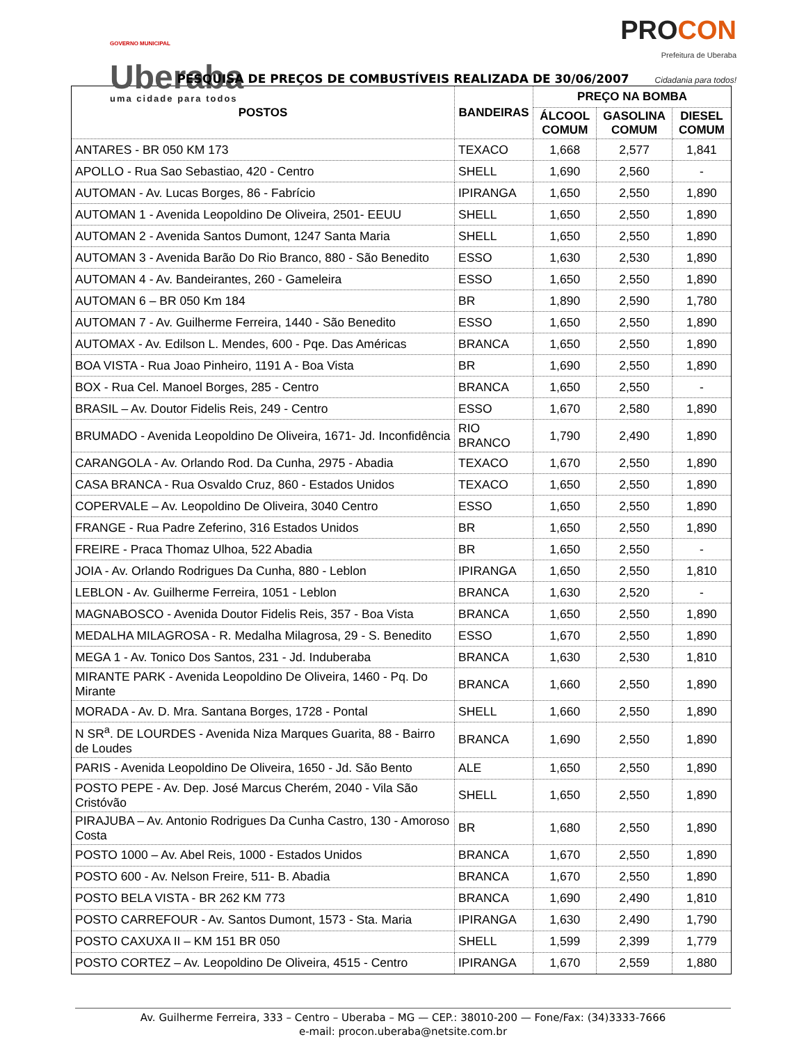GOVERNO MUNICIPAL
Uberaba
uma cidade para todos
PROCON
Prefeitura de Uberaba
Cidadania para todos!
PESQUISA DE PREÇOS DE COMBUSTÍVEIS REALIZADA DE 30/06/2007
| POSTOS | BANDEIRAS | PREÇO NA BOMBA | | |
| --- | --- | --- | --- | --- |
| | | ÁLCOOL COMUM | GASOLINA COMUM | DIESEL COMUM |
| ANTARES - BR 050 KM 173 | TEXACO | 1,668 | 2,577 | 1,841 |
| APOLLO - Rua Sao Sebastiao, 420 - Centro | SHELL | 1,690 | 2,560 | - |
| AUTOMAN - Av. Lucas Borges, 86 - Fabrício | IPIRANGA | 1,650 | 2,550 | 1,890 |
| AUTOMAN 1 - Avenida Leopoldino De Oliveira, 2501- EEUU | SHELL | 1,650 | 2,550 | 1,890 |
| AUTOMAN 2 - Avenida Santos Dumont, 1247 Santa Maria | SHELL | 1,650 | 2,550 | 1,890 |
| AUTOMAN 3 - Avenida Barão Do Rio Branco, 880 - São Benedito | ESSO | 1,630 | 2,530 | 1,890 |
| AUTOMAN 4 - Av. Bandeirantes, 260 - Gameleira | ESSO | 1,650 | 2,550 | 1,890 |
| AUTOMAN 6 – BR 050 Km 184 | BR | 1,890 | 2,590 | 1,780 |
| AUTOMAN 7 - Av. Guilherme Ferreira, 1440 - São Benedito | ESSO | 1,650 | 2,550 | 1,890 |
| AUTOMAX - Av. Edilson L. Mendes, 600 - Pqe. Das Américas | BRANCA | 1,650 | 2,550 | 1,890 |
| BOA VISTA - Rua Joao Pinheiro, 1191 A - Boa Vista | BR | 1,690 | 2,550 | 1,890 |
| BOX - Rua Cel. Manoel Borges, 285 - Centro | BRANCA | 1,650 | 2,550 | - |
| BRASIL – Av. Doutor Fidelis Reis, 249 - Centro | ESSO | 1,670 | 2,580 | 1,890 |
| BRUMADO - Avenida Leopoldino De Oliveira, 1671- Jd. Inconfidência | RIO BRANCO | 1,790 | 2,490 | 1,890 |
| CARANGOLA - Av. Orlando Rod. Da Cunha, 2975 - Abadia | TEXACO | 1,670 | 2,550 | 1,890 |
| CASA BRANCA - Rua Osvaldo Cruz, 860 - Estados Unidos | TEXACO | 1,650 | 2,550 | 1,890 |
| COPERVALE – Av. Leopoldino De Oliveira, 3040 Centro | ESSO | 1,650 | 2,550 | 1,890 |
| FRANGE - Rua Padre Zeferino, 316 Estados Unidos | BR | 1,650 | 2,550 | 1,890 |
| FREIRE - Praca Thomaz Ulhoa, 522 Abadia | BR | 1,650 | 2,550 | - |
| JOIA - Av. Orlando Rodrigues Da Cunha, 880 - Leblon | IPIRANGA | 1,650 | 2,550 | 1,810 |
| LEBLON - Av. Guilherme Ferreira, 1051 - Leblon | BRANCA | 1,630 | 2,520 | - |
| MAGNABOSCO - Avenida Doutor Fidelis Reis, 357 - Boa Vista | BRANCA | 1,650 | 2,550 | 1,890 |
| MEDALHA MILAGROSA - R. Medalha Milagrosa, 29 - S. Benedito | ESSO | 1,670 | 2,550 | 1,890 |
| MEGA 1 - Av. Tonico Dos Santos, 231 - Jd. Induberaba | BRANCA | 1,630 | 2,530 | 1,810 |
| MIRANTE PARK - Avenida Leopoldino De Oliveira, 1460 - Pq. Do Mirante | BRANCA | 1,660 | 2,550 | 1,890 |
| MORADA - Av. D. Mra. Santana Borges, 1728 - Pontal | SHELL | 1,660 | 2,550 | 1,890 |
| N SR<sup>a</sup>. DE LOURDES - Avenida Niza Marques Guarita, 88 - Bairro de Loudes | BRANCA | 1,690 | 2,550 | 1,890 |
| PARIS - Avenida Leopoldino De Oliveira, 1650 - Jd. São Bento | ALE | 1,650 | 2,550 | 1,890 |
| POSTO PEPE - Av. Dep. José Marcus Cherém, 2040 - Vila São Cristóvão | SHELL | 1,650 | 2,550 | 1,890 |
| PIRAJUBA – Av. Antonio Rodrigues Da Cunha Castro, 130 - Amoroso Costa | BR | 1,680 | 2,550 | 1,890 |
| POSTO 1000 – Av. Abel Reis, 1000 - Estados Unidos | BRANCA | 1,670 | 2,550 | 1,890 |
| POSTO 600 - Av. Nelson Freire, 511- B. Abadia | BRANCA | 1,670 | 2,550 | 1,890 |
| POSTO BELA VISTA - BR 262 KM 773 | BRANCA | 1,690 | 2,490 | 1,810 |
| POSTO CARREFOUR - Av. Santos Dumont, 1573 - Sta. Maria | IPIRANGA | 1,630 | 2,490 | 1,790 |
| POSTO CAXUXA II – KM 151 BR 050 | SHELL | 1,599 | 2,399 | 1,779 |
| POSTO CORTEZ – Av. Leopoldino De Oliveira, 4515 - Centro | IPIRANGA | 1,670 | 2,559 | 1,880 |
Av. Guilherme Ferreira, 333 – Centro – Uberaba – MG — CEP.: 38010-200 — Fone/Fax: (34)3333-7666
e-mail: procon.uberaba@netsite.com.br